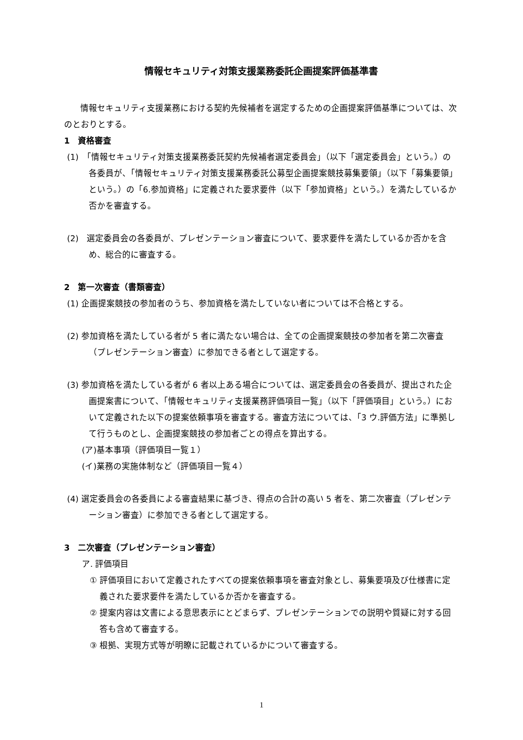情報セキュリティ対策支援業務委託企画提案評価基準書
情報セキュリティ支援業務における契約先候補者を選定するための企画提案評価基準については、次のとおりとする。
1　資格審査
(1)　「情報セキュリティ対策支援業務委託契約先候補者選定委員会」（以下「選定委員会」という。）の各委員が、「情報セキュリティ対策支援業務委託公募型企画提案競技募集要領」（以下「募集要領」という。）の「6.参加資格」に定義された要求要件（以下「参加資格」という。）を満たしているか否かを審査する。
(2)　選定委員会の各委員が、プレゼンテーション審査について、要求要件を満たしているか否かを含め、総合的に審査する。
2　第一次審査（書類審査）
(1) 企画提案競技の参加者のうち、参加資格を満たしていない者については不合格とする。
(2) 参加資格を満たしている者が 5 者に満たない場合は、全ての企画提案競技の参加者を第二次審査（プレゼンテーション審査）に参加できる者として選定する。
(3) 参加資格を満たしている者が 6 者以上ある場合については、選定委員会の各委員が、提出された企画提案書について、「情報セキュリティ支援業務評価項目一覧」（以下「評価項目」という。）において定義された以下の提案依頼事項を審査する。審査方法については、「3 ウ.評価方法」に準拠して行うものとし、企画提案競技の参加者ごとの得点を算出する。
(ア)基本事項（評価項目一覧１）
(イ)業務の実施体制など（評価項目一覧４）
(4) 選定委員会の各委員による審査結果に基づき、得点の合計の高い 5 者を、第二次審査（プレゼンテーション審査）に参加できる者として選定する。
3　二次審査（プレゼンテーション審査）
ア. 評価項目
① 評価項目において定義されたすべての提案依頼事項を審査対象とし、募集要項及び仕様書に定義された要求要件を満たしているか否かを審査する。
② 提案内容は文書による意思表示にとどまらず、プレゼンテーションでの説明や質疑に対する回答も含めて審査する。
③ 根拠、実現方式等が明瞭に記載されているかについて審査する。
1